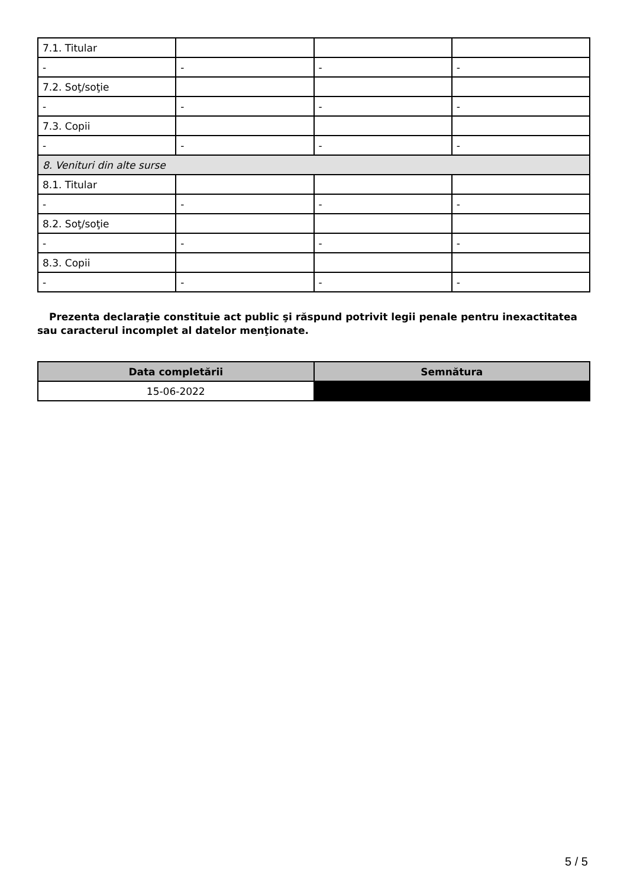| 7.1. Titular | | | |
| - | - | - | - |
| 7.2. Soţ/soţie | | | |
| - | - | - | - |
| 7.3. Copii | | | |
| - | - | - | - |
| 8. Venituri din alte surse | | | |
| 8.1. Titular | | | |
| - | - | - | - |
| 8.2. Soţ/soţie | | | |
| - | - | - | - |
| 8.3. Copii | | | |
| - | - | - | - |
Prezenta declaraţie constituie act public şi răspund potrivit legii penale pentru inexactitatea sau caracterul incomplet al datelor menţionate.
| Data completării | Semnătura |
| --- | --- |
| 15-06-2022 | |
5 / 5